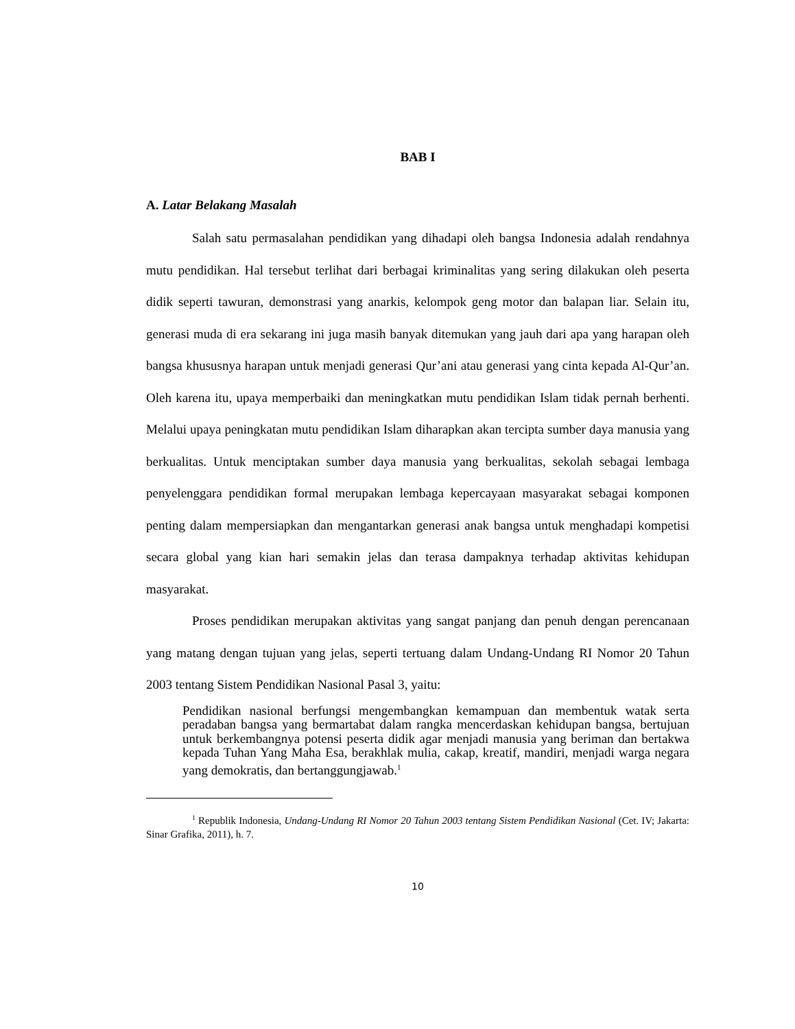BAB I
A. Latar Belakang Masalah
Salah satu permasalahan pendidikan yang dihadapi oleh bangsa Indonesia adalah rendahnya mutu pendidikan. Hal tersebut terlihat dari berbagai kriminalitas yang sering dilakukan oleh peserta didik seperti tawuran, demonstrasi yang anarkis, kelompok geng motor dan balapan liar. Selain itu, generasi muda di era sekarang ini juga masih banyak ditemukan yang jauh dari apa yang harapan oleh bangsa khususnya harapan untuk menjadi generasi Qur’ani atau generasi yang cinta kepada Al-Qur’an. Oleh karena itu, upaya memperbaiki dan meningkatkan mutu pendidikan Islam tidak pernah berhenti. Melalui upaya peningkatan mutu pendidikan Islam diharapkan akan tercipta sumber daya manusia yang berkualitas. Untuk menciptakan sumber daya manusia yang berkualitas, sekolah sebagai lembaga penyelenggara pendidikan formal merupakan lembaga kepercayaan masyarakat sebagai komponen penting dalam mempersiapkan dan mengantarkan generasi anak bangsa untuk menghadapi kompetisi secara global yang kian hari semakin jelas dan terasa dampaknya terhadap aktivitas kehidupan masyarakat.
Proses pendidikan merupakan aktivitas yang sangat panjang dan penuh dengan perencanaan yang matang dengan tujuan yang jelas, seperti tertuang dalam Undang-Undang RI Nomor 20 Tahun 2003 tentang Sistem Pendidikan Nasional Pasal 3, yaitu:
Pendidikan nasional berfungsi mengembangkan kemampuan dan membentuk watak serta peradaban bangsa yang bermartabat dalam rangka mencerdaskan kehidupan bangsa, bertujuan untuk berkembangnya potensi peserta didik agar menjadi manusia yang beriman dan bertakwa kepada Tuhan Yang Maha Esa, berakhlak mulia, cakap, kreatif, mandiri, menjadi warga negara yang demokratis, dan bertanggungjawab.<sup>1</sup>
<sup>1</sup> Republik Indonesia, Undang-Undang RI Nomor 20 Tahun 2003 tentang Sistem Pendidikan Nasional (Cet. IV; Jakarta: Sinar Grafika, 2011), h. 7.
10